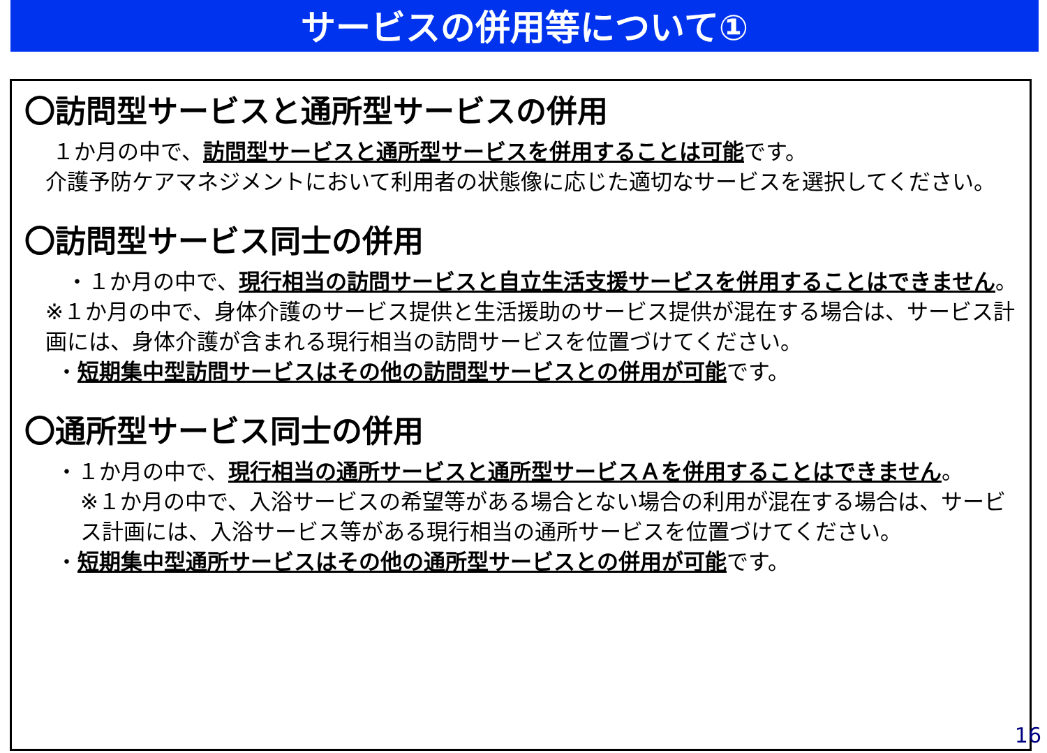サービスの併用等について①
〇訪問型サービスと通所型サービスの併用
１か月の中で、訪問型サービスと通所型サービスを併用することは可能です。
介護予防ケアマネジメントにおいて利用者の状態像に応じた適切なサービスを選択してください。
〇訪問型サービス同士の併用
・１か月の中で、現行相当の訪問サービスと自立生活支援サービスを併用することはできません。
※１か月の中で、身体介護のサービス提供と生活援助のサービス提供が混在する場合は、サービス計画には、身体介護が含まれる現行相当の訪問サービスを位置づけてください。
・短期集中型訪問サービスはその他の訪問型サービスとの併用が可能です。
〇通所型サービス同士の併用
・１か月の中で、現行相当の通所サービスと通所型サービスＡを併用することはできません。
※１か月の中で、入浴サービスの希望等がある場合とない場合の利用が混在する場合は、サービス計画には、入浴サービス等がある現行相当の通所サービスを位置づけてください。
・短期集中型通所サービスはその他の通所型サービスとの併用が可能です。
16